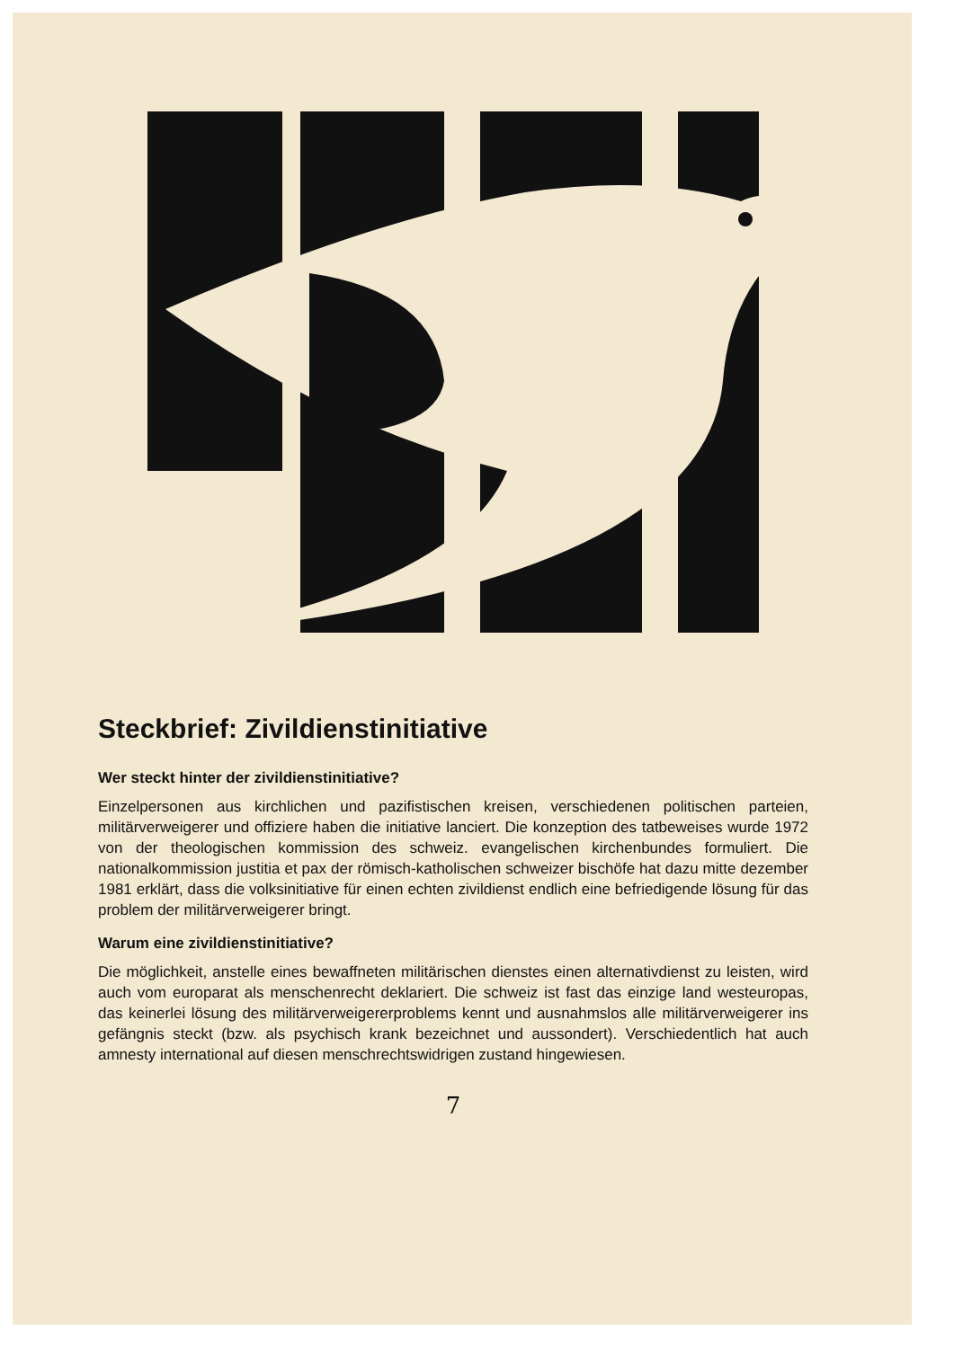Steckbrief: Zivildienstinitiative
Wer steckt hinter der zivildienstinitiative?
Einzelpersonen aus kirchlichen und pazifistischen kreisen, verschiedenen politischen parteien, militärverweigerer und offiziere haben die initiative lanciert. Die konzeption des tatbeweises wurde 1972 von der theologischen kommission des schweiz. evangelischen kirchenbundes formuliert. Die nationalkommission justitia et pax der römisch-katholischen schweizer bischöfe hat dazu mitte dezember 1981 erklärt, dass die volksinitiative für einen echten zivildienst endlich eine befriedigende lösung für das problem der militärverweigerer bringt.
Warum eine zivildienstinitiative?
Die möglichkeit, anstelle eines bewaffneten militärischen dienstes einen alternativdienst zu leisten, wird auch vom europarat als menschenrecht deklariert. Die schweiz ist fast das einzige land westeuropas, das keinerlei lösung des militärverweigererproblems kennt und ausnahmslos alle militärverweigerer ins gefängnis steckt (bzw. als psychisch krank bezeichnet und aussondert). Verschiedentlich hat auch amnesty international auf diesen menschrechtswidrigen zustand hingewiesen.
7